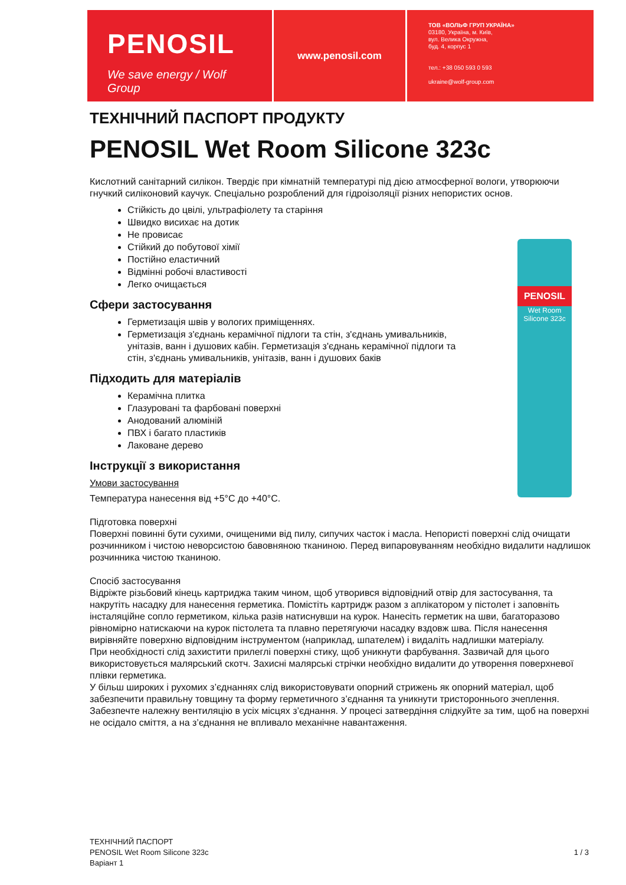PENOSIL
We save energy / Wolf Group
www.penosil.com
ТОВ «ВОЛЬФ ГРУП УКРАЇНА»
03180, Україна, м. Київ,
вул. Велика Окружна,
буд. 4, корпус 1
тел.: +38 050 593 0 593
ukraine@wolf-group.com
PENOSIL
Wet Room Silicone 323c
ТЕХНІЧНИЙ ПАСПОРТ ПРОДУКТУ
PENOSIL Wet Room Silicone 323c
Кислотний санітарний силікон. Твердіє при кімнатній температурі під дією атмосферної вологи, утворюючи гнучкий силіконовий каучук. Спеціально розроблений для гідроізоляції різних непористих основ.
Стійкість до цвілі, ультрафіолету та старіння
Швидко висихає на дотик
Не провисає
Стійкий до побутової хімії
Постійно еластичний
Відмінні робочі властивості
Легко очищається
Сфери застосування
Герметизація швів у вологих приміщеннях.
Герметизація з'єднань керамічної підлоги та стін, з'єднань умивальників, унітазів, ванн і душових кабін. Герметизація з'єднань керамічної підлоги та стін, з'єднань умивальників, унітазів, ванн і душових баків
Підходить для матеріалів
Керамічна плитка
Глазуровані та фарбовані поверхні
Анодований алюміній
ПВХ і багато пластиків
Лаковане дерево
Інструкції з використання
Умови застосування
Температура нанесення від +5°C до +40°C.
Підготовка поверхні
Поверхні повинні бути сухими, очищеними від пилу, сипучих часток і масла. Непористі поверхні слід очищати розчинником і чистою неворсистою бавовняною тканиною. Перед випаровуванням необхідно видалити надлишок розчинника чистою тканиною.
Спосіб застосування
Відріжте різьбовий кінець картриджа таким чином, щоб утворився відповідний отвір для застосування, та накрутіть насадку для нанесення герметика. Помістіть картридж разом з аплікатором у пістолет і заповніть інсталяційне сопло герметиком, кілька разів натиснувши на курок. Нанесіть герметик на шви, багаторазово рівномірно натискаючи на курок пістолета та плавно перетягуючи насадку вздовж шва. Після нанесення вирівняйте поверхню відповідним інструментом (наприклад, шпателем) і видаліть надлишки матеріалу.
При необхідності слід захистити прилеглі поверхні стику, щоб уникнути фарбування. Зазвичай для цього використовується малярський скотч. Захисні малярські стрічки необхідно видалити до утворення поверхневої плівки герметика.
У більш широких і рухомих з’єднаннях слід використовувати опорний стрижень як опорний матеріал, щоб забезпечити правильну товщину та форму герметичного з’єднання та уникнути тристороннього зчеплення.
Забезпечте належну вентиляцію в усіх місцях з’єднання. У процесі затвердіння слідкуйте за тим, щоб на поверхні не осідало сміття, а на з’єднання не впливало механічне навантаження.
ТЕХНІЧНИЙ ПАСПОРТ
PENOSIL Wet Room Silicone 323c
Варіант 1
1 / 3